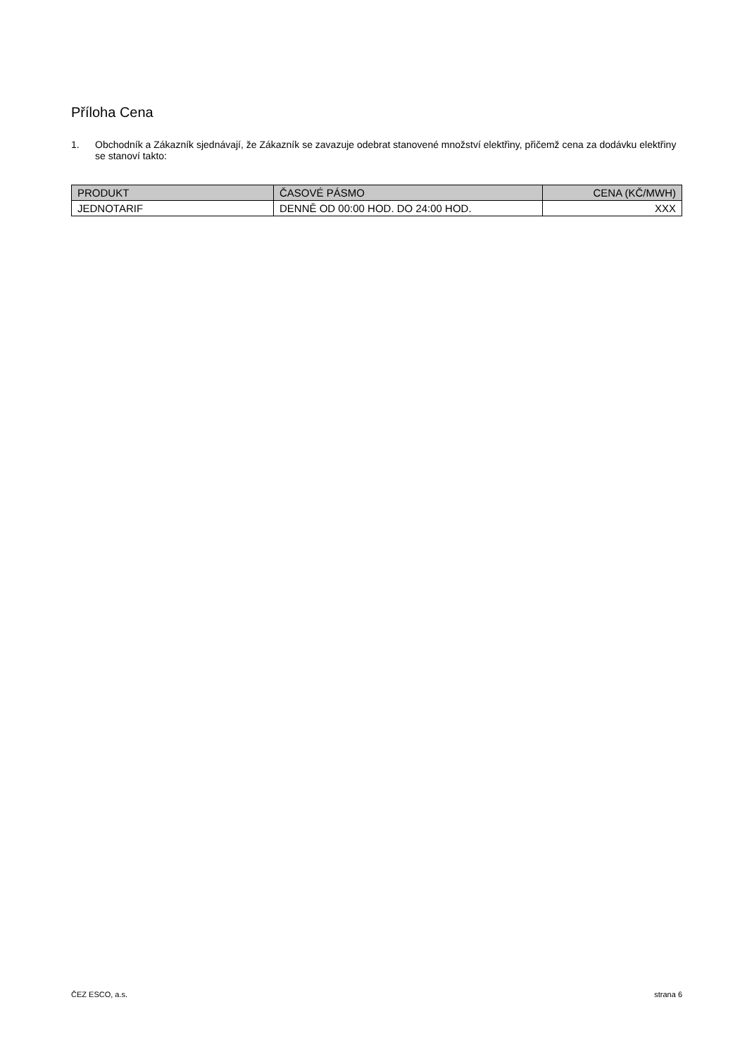Příloha Cena
1. Obchodník a Zákazník sjednávají, že Zákazník se zavazuje odebrat stanovené množství elektřiny, přičemž cena za dodávku elektřiny se stanoví takto:
| PRODUKT | ČASOVÉ PÁSMO | CENA (KČ/MWH) |
| --- | --- | --- |
| JEDNOTARIF | DENNĚ OD 00:00 HOD. DO 24:00 HOD. | XXX |
ČEZ ESCO, a.s. strana 6